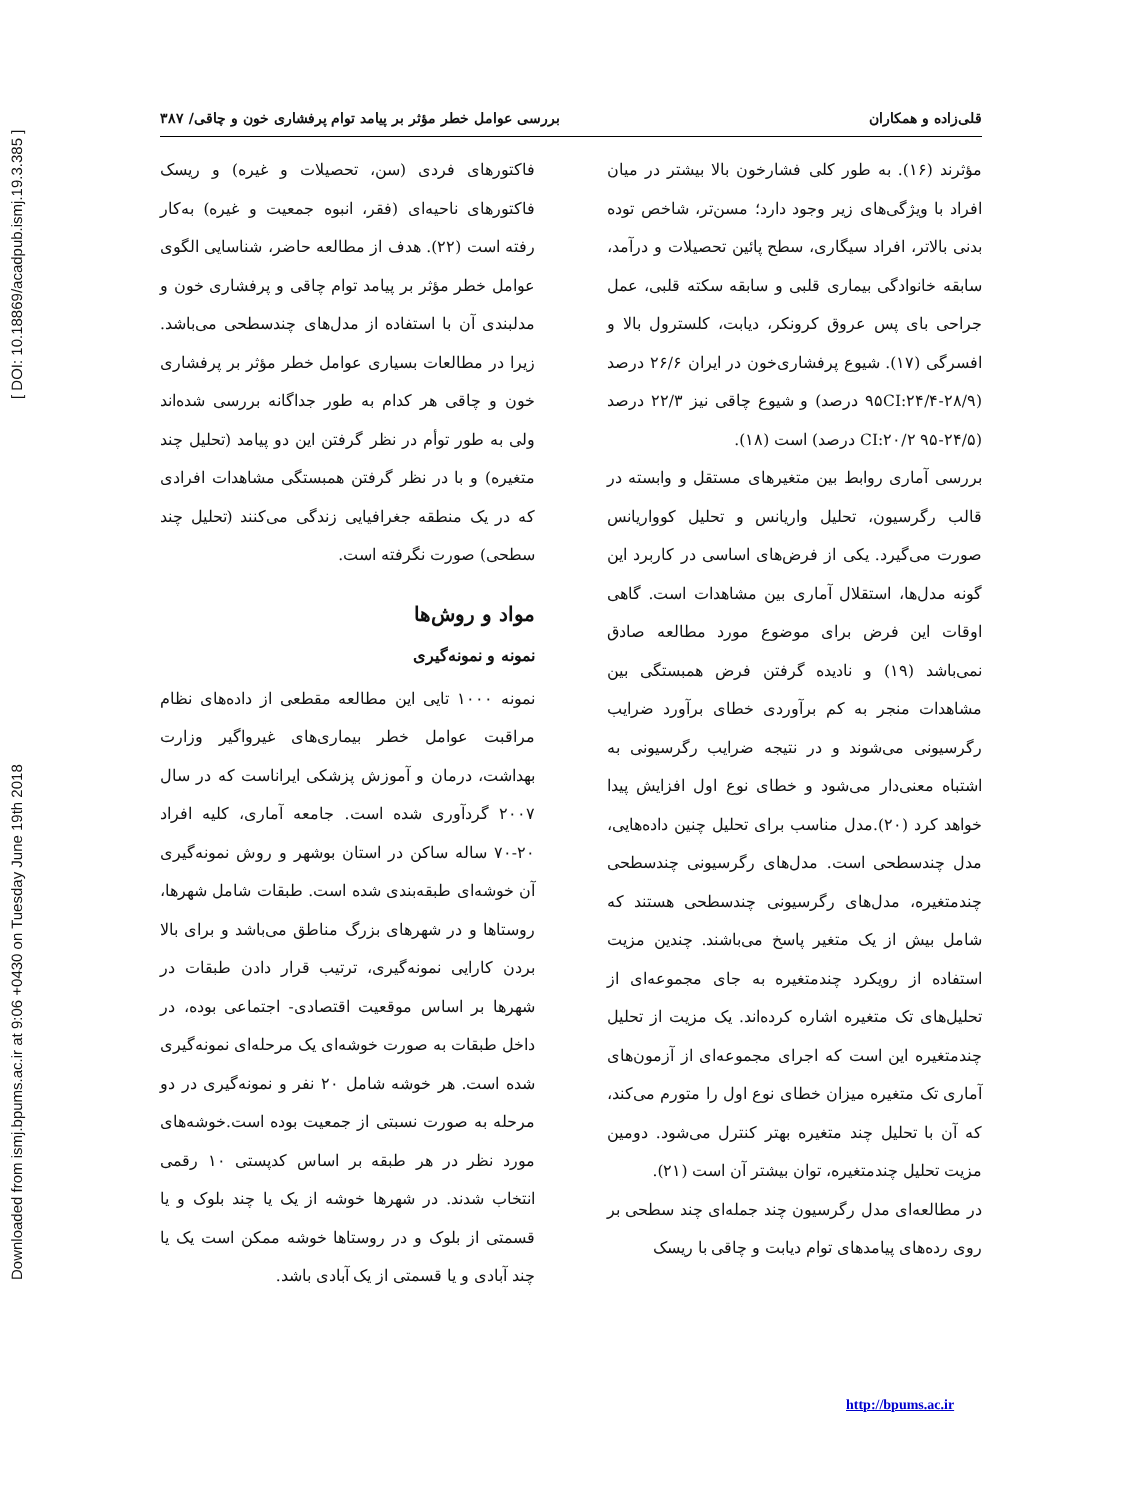Downloaded from ismj.bpums.ac.ir at 9:06 +0430 on Tuesday June 19th 2018 [ DOI: 10.18869/acadpub.ismj.19.3.385 ]
قلی‌زاده و همکاران بررسی عوامل خطر مؤثر بر پیامد توام پرفشاری خون و چاقی/ ۳۸۷
مؤثرند (۱۶). به طور کلی فشارخون بالا بیشتر در میان افراد با ویژگی‌های زیر وجود دارد؛ مسن‌تر، شاخص توده بدنی بالاتر، افراد سیگاری، سطح پائین تحصیلات و درآمد، سابقه خانوادگی بیماری قلبی و سابقه سکته قلبی، عمل جراحی بای پس عروق کرونکر، دیابت، کلسترول بالا و افسرگی (۱۷). شیوع پرفشاری‌خون در ایران ۲۶/۶ درصد (۲۸/۹-۹۵CI:۲۴/۴ درصد) و شیوع چاقی نیز ۲۲/۳ درصد (۲۴/۵-CI:۲۰/۲ ۹۵ درصد) است (۱۸).
بررسی آماری روابط بین متغیرهای مستقل و وابسته در قالب رگرسیون، تحلیل واریانس و تحلیل کوواریانس صورت می‌گیرد. یکی از فرض‌های اساسی در کاربرد این گونه مدل‌ها، استقلال آماری بین مشاهدات است. گاهی اوقات این فرض برای موضوع مورد مطالعه صادق نمی‌باشد (۱۹) و نادیده گرفتن فرض همبستگی بین مشاهدات منجر به کم برآوردی خطای برآورد ضرایب رگرسیونی می‌شوند و در نتیجه ضرایب رگرسیونی به اشتباه معنی‌دار می‌شود و خطای نوع اول افزایش پیدا خواهد کرد (۲۰).مدل مناسب برای تحلیل چنین داده‌هایی، مدل چندسطحی است. مدل‌های رگرسیونی چندسطحی چندمتغیره، مدل‌های رگرسیونی چندسطحی هستند که شامل بیش از یک متغیر پاسخ می‌باشند. چندین مزیت استفاده از رویکرد چندمتغیره به جای مجموعه‌ای از تحلیل‌های تک متغیره اشاره کرده‌اند. یک مزیت از تحلیل چندمتغیره این است که اجرای مجموعه‌ای از آزمون‌های آماری تک متغیره میزان خطای نوع اول را متورم می‌کند، که آن با تحلیل چند متغیره بهتر کنترل می‌شود. دومین مزیت تحلیل چندمتغیره، توان بیشتر آن است (۲۱).
در مطالعه‌ای مدل رگرسیون چند جمله‌ای چند سطحی بر روی رده‌های پیامدهای توام دیابت و چاقی با ریسک
فاکتورهای فردی (سن، تحصیلات و غیره) و ریسک فاکتورهای ناحیه‌ای (فقر، انبوه جمعیت و غیره) به‌کار رفته است (۲۲). هدف از مطالعه حاضر، شناسایی الگوی عوامل خطر مؤثر بر پیامد توام چاقی و پرفشاری خون و مدلبندی آن با استفاده از مدل‌های چندسطحی می‌باشد. زیرا در مطالعات بسیاری عوامل خطر مؤثر بر پرفشاری خون و چاقی هر کدام به طور جداگانه بررسی شده‌اند ولی به طور توأم در نظر گرفتن این دو پیامد (تحلیل چند متغیره) و با در نظر گرفتن همبستگی مشاهدات افرادی که در یک منطقه جغرافیایی زندگی می‌کنند (تحلیل چند سطحی) صورت نگرفته است.
مواد و روش‌ها
نمونه و نمونه‌گیری
نمونه ۱۰۰۰ تایی این مطالعه مقطعی از داده‌های نظام مراقبت عوامل خطر بیماری‌های غیرواگیر وزارت بهداشت، درمان و آموزش پزشکی ایراناست که در سال ۲۰۰۷ گردآوری شده است. جامعه آماری، کلیه افراد ۲۰-۷۰ ساله ساکن در استان بوشهر و روش نمونه‌گیری آن خوشه‌ای طبقه‌بندی شده است. طبقات شامل شهرها، روستاها و در شهرهای بزرگ مناطق می‌باشد و برای بالا بردن کارایی نمونه‌گیری، ترتیب قرار دادن طبقات در شهرها بر اساس موقعیت اقتصادی- اجتماعی بوده، در داخل طبقات به صورت خوشه‌ای یک مرحله‌ای نمونه‌گیری شده است. هر خوشه شامل ۲۰ نفر و نمونه‌گیری در دو مرحله به صورت نسبتی از جمعیت بوده است.خوشه‌های مورد نظر در هر طبقه بر اساس کدپستی ۱۰ رقمی انتخاب شدند. در شهرها خوشه از یک یا چند بلوک و یا قسمتی از بلوک و در روستاها خوشه ممکن است یک یا چند آبادی و یا قسمتی از یک آبادی باشد.
http://bpums.ac.ir